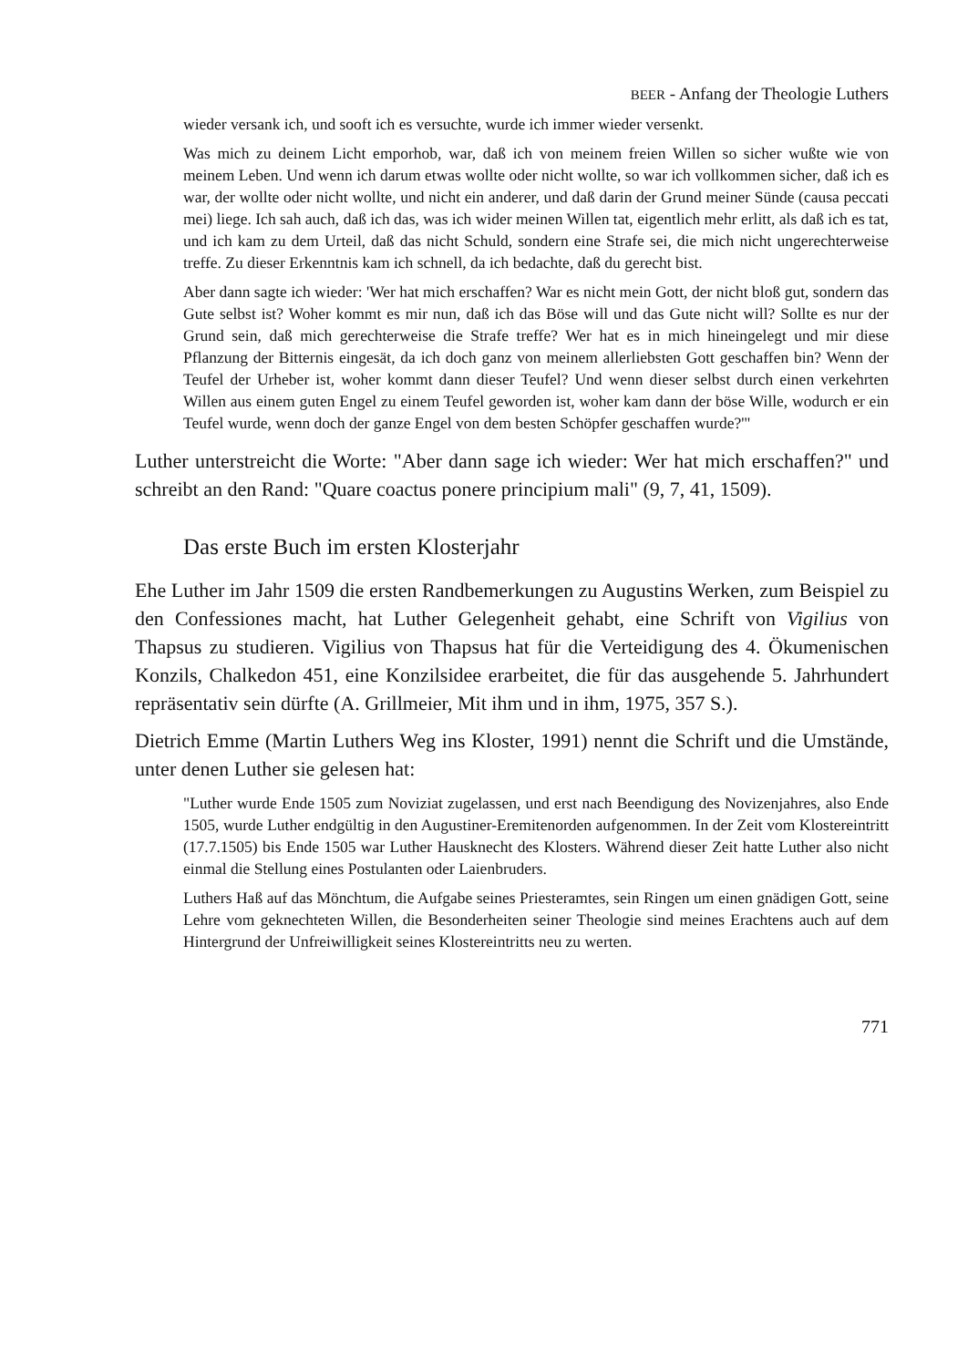BEER - Anfang der Theologie Luthers
wieder versank ich, und sooft ich es versuchte, wurde ich immer wieder versenkt.
Was mich zu deinem Licht emporhob, war, daß ich von meinem freien Willen so sicher wußte wie von meinem Leben. Und wenn ich darum etwas wollte oder nicht wollte, so war ich vollkommen sicher, daß ich es war, der wollte oder nicht wollte, und nicht ein anderer, und daß darin der Grund meiner Sünde (causa peccati mei) liege. Ich sah auch, daß ich das, was ich wider meinen Willen tat, eigentlich mehr erlitt, als daß ich es tat, und ich kam zu dem Urteil, daß das nicht Schuld, sondern eine Strafe sei, die mich nicht ungerechterweise treffe. Zu dieser Erkenntnis kam ich schnell, da ich bedachte, daß du gerecht bist.
Aber dann sagte ich wieder: 'Wer hat mich erschaffen? War es nicht mein Gott, der nicht bloß gut, sondern das Gute selbst ist? Woher kommt es mir nun, daß ich das Böse will und das Gute nicht will? Sollte es nur der Grund sein, daß mich gerechterweise die Strafe treffe? Wer hat es in mich hineingelegt und mir diese Pflanzung der Bitternis eingesät, da ich doch ganz von meinem allerliebsten Gott geschaffen bin? Wenn der Teufel der Urheber ist, woher kommt dann dieser Teufel? Und wenn dieser selbst durch einen verkehrten Willen aus einem guten Engel zu einem Teufel geworden ist, woher kam dann der böse Wille, wodurch er ein Teufel wurde, wenn doch der ganze Engel von dem besten Schöpfer geschaffen wurde?'"
Luther unterstreicht die Worte: "Aber dann sage ich wieder: Wer hat mich erschaffen?" und schreibt an den Rand: "Quare coactus ponere principium mali" (9, 7, 41, 1509).
Das erste Buch im ersten Klosterjahr
Ehe Luther im Jahr 1509 die ersten Randbemerkungen zu Augustins Werken, zum Beispiel zu den Confessiones macht, hat Luther Gelegenheit gehabt, eine Schrift von Vigilius von Thapsus zu studieren. Vigilius von Thapsus hat für die Verteidigung des 4. Ökumenischen Konzils, Chalkedon 451, eine Konzilsidee erarbeitet, die für das ausgehende 5. Jahrhundert repräsentativ sein dürfte (A. Grillmeier, Mit ihm und in ihm, 1975, 357 S.).
Dietrich Emme (Martin Luthers Weg ins Kloster, 1991) nennt die Schrift und die Umstände, unter denen Luther sie gelesen hat:
"Luther wurde Ende 1505 zum Noviziat zugelassen, und erst nach Beendigung des Novizenjahres, also Ende 1505, wurde Luther endgültig in den Augustiner-Eremitenorden aufgenommen. In der Zeit vom Klostereintritt (17.7.1505) bis Ende 1505 war Luther Hausknecht des Klosters. Während dieser Zeit hatte Luther also nicht einmal die Stellung eines Postulanten oder Laienbruders.
Luthers Haß auf das Mönchtum, die Aufgabe seines Priesteramtes, sein Ringen um einen gnädigen Gott, seine Lehre vom geknechteten Willen, die Besonderheiten seiner Theologie sind meines Erachtens auch auf dem Hintergrund der Unfreiwilligkeit seines Klostereintritts neu zu werten.
771